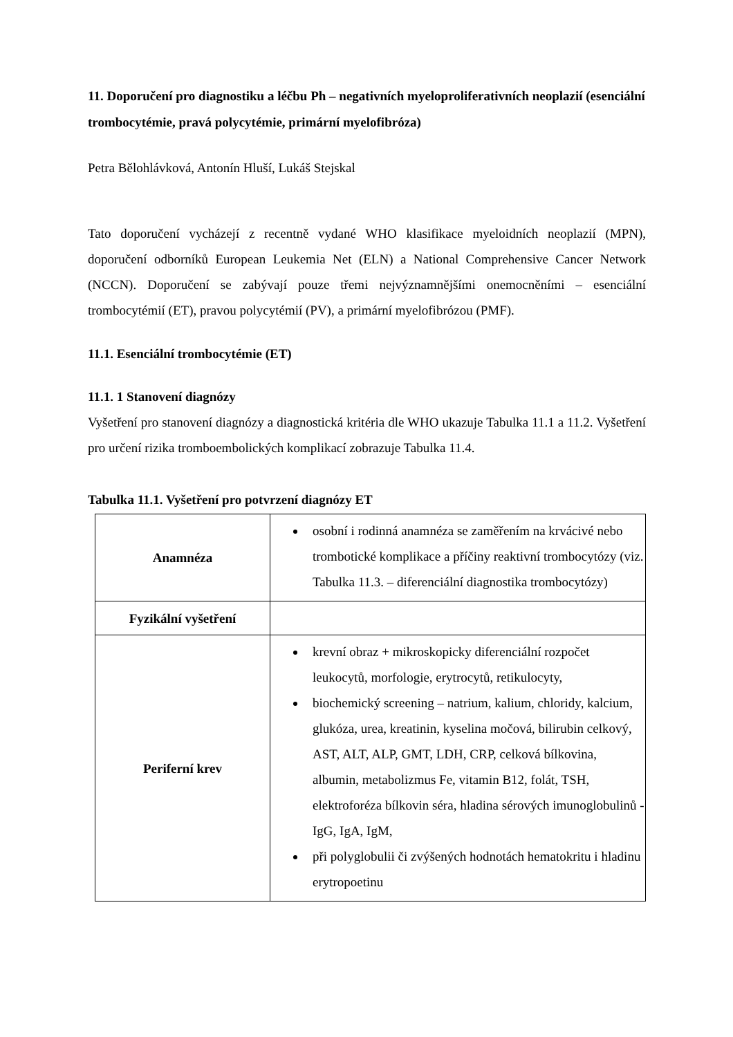11. Doporučení pro diagnostiku a léčbu Ph – negativních myeloproliferativních neoplazií (esenciální trombocytémie, pravá polycytémie, primární myelofibróza)
Petra Bělohlávková, Antonín Hluší, Lukáš Stejskal
Tato doporučení vycházejí z recentně vydané WHO klasifikace myeloidních neoplazií (MPN), doporučení odborníků European Leukemia Net (ELN) a National Comprehensive Cancer Network (NCCN). Doporučení se zabývají pouze třemi nejvýznamnějšími onemocněními – esenciální trombocytémií (ET), pravou polycytémií (PV), a primární myelofibrózou (PMF).
11.1. Esenciální trombocytémie (ET)
11.1. 1 Stanovení diagnózy
Vyšetření pro stanovení diagnózy a diagnostická kritéria dle WHO ukazuje Tabulka 11.1 a 11.2. Vyšetření pro určení rizika tromboembolických komplikací zobrazuje Tabulka 11.4.
Tabulka 11.1. Vyšetření pro potvrzení diagnózy ET
| Anamnéza | osobní i rodinná anamnéza se zaměřením na krvácivé nebo trombotické komplikace a příčiny reaktivní trombocytózy (viz. Tabulka 11.3. – diferenciální diagnostika trombocytózy) |
| Fyzikální vyšetření | |
| Periferní krev | krevní obraz + mikroskopicky diferenciální rozpočet leukocytů, morfologie, erytrocytů, retikulocyty, biochemický screening – natrium, kalium, chloridy, kalcium, glukóza, urea, kreatinin, kyselina močová, bilirubin celkový, AST, ALT, ALP, GMT, LDH, CRP, celková bílkovina, albumin, metabolizmus Fe, vitamin B12, folát, TSH, elektroforéza bílkovin séra, hladina sérových imunoglobulinů - IgG, IgA, IgM, při polyglobulii či zvýšených hodnotách hematokritu i hladinu erytropoetinu |